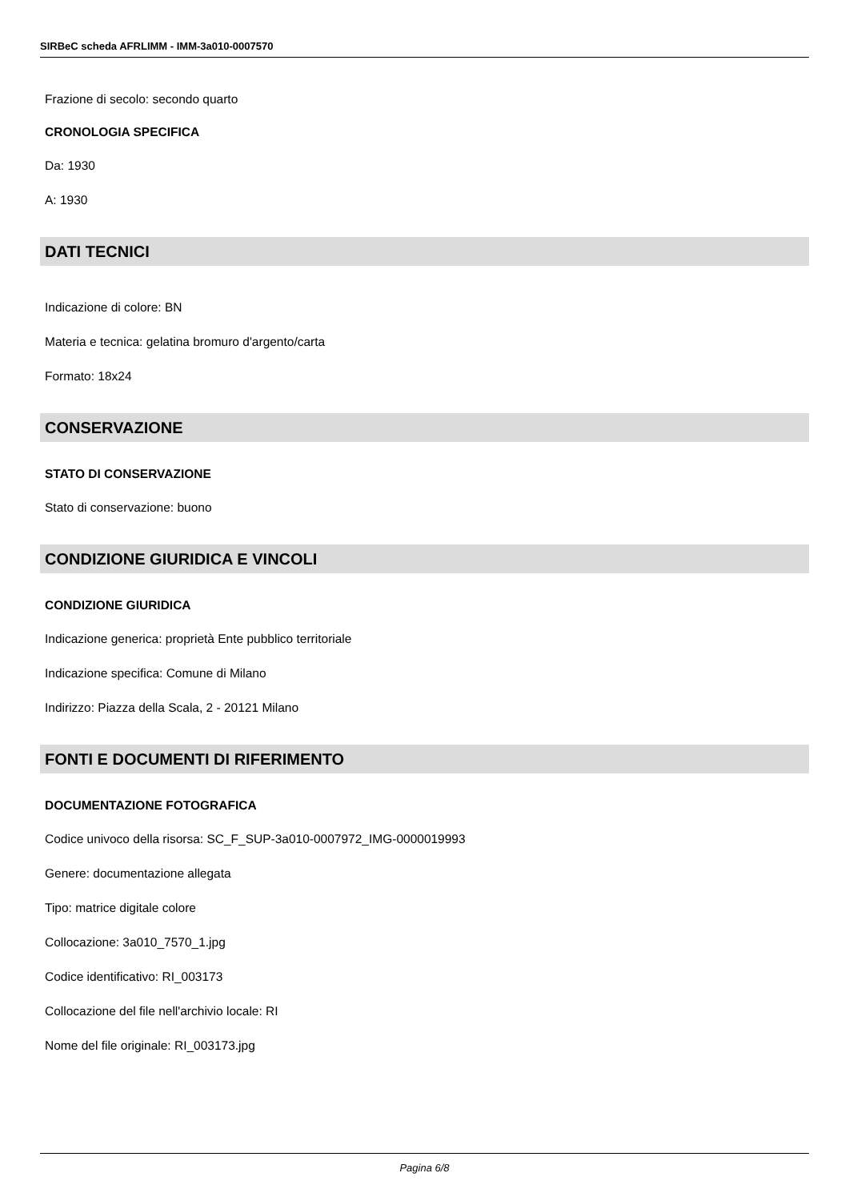SIRBeC scheda AFRLIMM - IMM-3a010-0007570
Frazione di secolo: secondo quarto
CRONOLOGIA SPECIFICA
Da: 1930
A: 1930
DATI TECNICI
Indicazione di colore: BN
Materia e tecnica: gelatina bromuro d'argento/carta
Formato: 18x24
CONSERVAZIONE
STATO DI CONSERVAZIONE
Stato di conservazione: buono
CONDIZIONE GIURIDICA E VINCOLI
CONDIZIONE GIURIDICA
Indicazione generica: proprietà Ente pubblico territoriale
Indicazione specifica: Comune di Milano
Indirizzo: Piazza della Scala, 2 - 20121 Milano
FONTI E DOCUMENTI DI RIFERIMENTO
DOCUMENTAZIONE FOTOGRAFICA
Codice univoco della risorsa: SC_F_SUP-3a010-0007972_IMG-0000019993
Genere: documentazione allegata
Tipo: matrice digitale colore
Collocazione: 3a010_7570_1.jpg
Codice identificativo: RI_003173
Collocazione del file nell'archivio locale: RI
Nome del file originale: RI_003173.jpg
Pagina 6/8